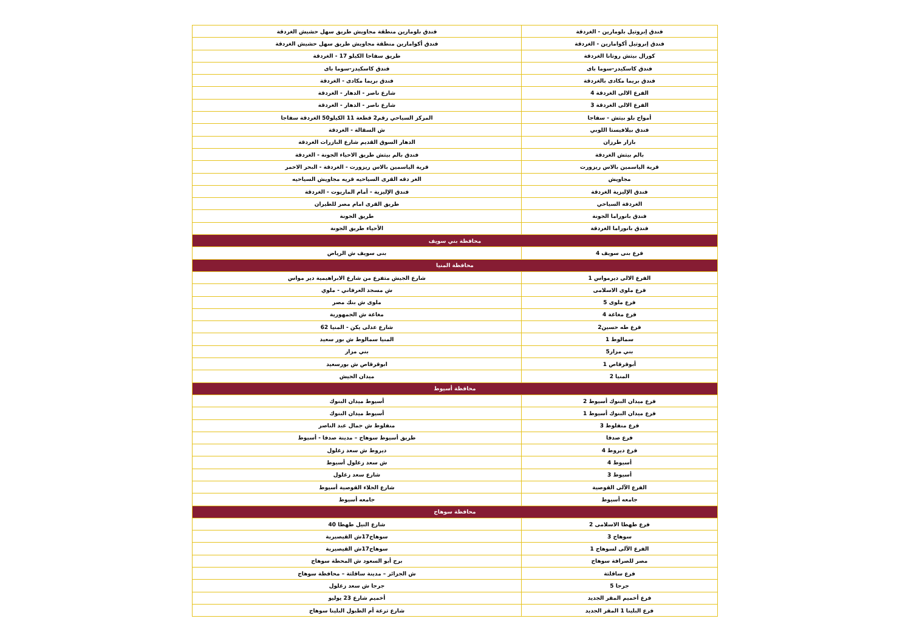| فندق إبروتيل بلومارين - الغردقة | فندق بلومارين منطقة مجاويش طريق سهل حشيش الغردقة |
| فندق إبروتيل أكوامارين - الغردقة | فندق أكوامارين منطقة مجاويش طريق سهل حشيش الغردقة |
| كورال بيتش روتانا الغردقة | طريق سفاجا الكيلو 17 - الغردقة |
| فندق كاسكيدز-سوما باى | فندق كاسكيدز-سوما باى |
| فندق بريما مكادى بالغردقة | فندق بريما مكادى - الغردقة |
| الفرع الالى الغردقة 4 | شارع ناصر - الدهار - الغردقة |
| الفرع الالى الغردقة 3 | شارع ناصر - الدهار - الغردقة |
| أمواج بلو بيتش - سفاجا | المركز السياحي رقم2 قطعة 11 الكيلو50 الغردقة سفاجا |
| فندق بيلافيستا اللوبي | ش السقالة - الغردقة |
| بازار طرزان | الدهار السوق القديم شارع البازرات الغردقة |
| بالم بيتش الغردقة | فندق بالم بيتش طريق الاحياء الجونة - الغردقة |
| قرية الياسمين بالاس ريزورت | قرية الياسمين بالاس ريزورت - الغردقة - البحر الاحمر |
| مجاويش | الغر دقه القرى السياحيه قريه مجاويش السياحيه |
| فندق الإليزية الغردقة | فندق الإليزية - أمام الماريوت - الغردقة |
| الغردقة السياحي | طريق القرى امام مصر للطيران |
| فندق بانوراما الجونة | طريق الجونة |
| فندق بانوراما الغردقة | الأحياء طريق الجونة |
| محافظة بني سويف | |
| فرع بنى سويف 4 | بنى سويف ش الرياض |
| محافظة المنيا | |
| الفرع الالى ديرمواس 1 | شارع الجيش متفرع من شارع الابراهيمية دير مواس |
| فرع ملوى الاسلامى | ش مسجد العرفاني - ملوي |
| فرع ملوى 5 | ملوى ش بنك مصر |
| فرع مغاغة 4 | مغاغة ش الجمهورية |
| فرع طه حسين2 | شارع عدلى يكن - المنيا 62 |
| سمالوط 1 | المنيا سمالوط ش بور سعيد |
| بني مزار5 | بني مزار |
| أبوقرقاص 1 | ابوقرقاص ش بورسعيد |
| المنيا 2 | ميدان الجيش |
| محافظة أسيوط | |
| فرع ميدان البنوك أسيوط 2 | أسيوط ميدان البنوك |
| فرع ميدان البنوك أسيوط 1 | أسيوط ميدان البنوك |
| فرع منفلوط 3 | منفلوط ش جمال عبد الناصر |
| فرع صدفا | طريق أسيوط سوهاج – مدينة صدفا - أسيوط |
| فرع ديروط 4 | ديروط ش سعد زغلول |
| أسيوط 4 | ش سعد زغلول أسيوط |
| أسيوط 3 | شارع سعد زغلول |
| الفرع الآلى القوصية | شارع الجلاء القوصية أسيوط |
| جامعه أسيوط | جامعه أسيوط |
| محافظة سوهاج | |
| فرع طهطا الاسلامى 2 | شارع النيل طهطا 40 |
| سوهاج 3 | سوهاج17ش القيصيرية |
| الفرع الآلى لسوهاج 1 | سوهاج17ش القيصيرية |
| مصر للصرافة سوهاج | برج أبو السعود ش المحطة سوهاج |
| فرع ساقلتة | ش الجزائر – مدينة ساقلتة – محافظة سوهاج |
| جرجا 5 | جرجا ش سعد زغلول |
| فرع أخميم المقر الجديد | أخميم شارع 23 يوليو |
| فرع البلينا 1 المقر الجديد | شارع ترعة أم الطبول البلينا سوهاج |